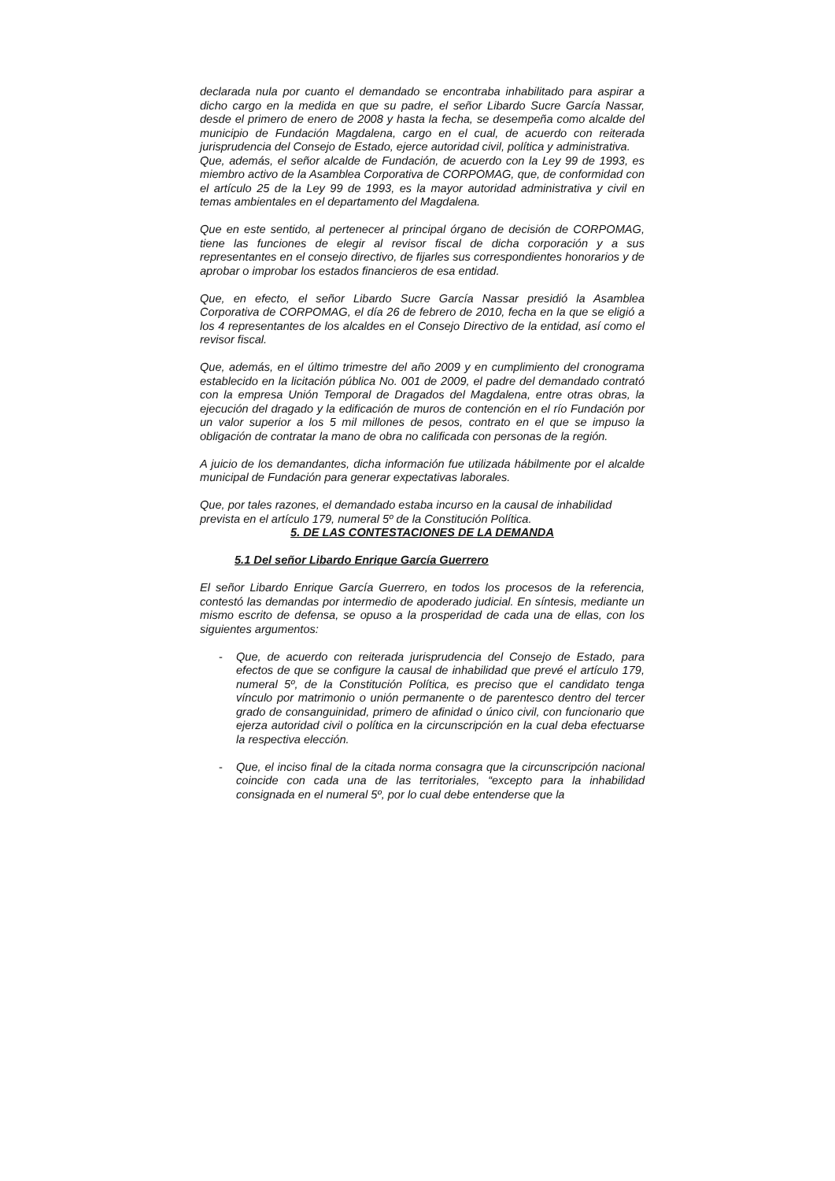declarada nula por cuanto el demandado se encontraba inhabilitado para aspirar a dicho cargo en la medida en que su padre, el señor Libardo Sucre García Nassar, desde el primero de enero de 2008 y hasta la fecha, se desempeña como alcalde del municipio de Fundación Magdalena, cargo en el cual, de acuerdo con reiterada jurisprudencia del Consejo de Estado, ejerce autoridad civil, política y administrativa.
Que, además, el señor alcalde de Fundación, de acuerdo con la Ley 99 de 1993, es miembro activo de la Asamblea Corporativa de CORPOMAG, que, de conformidad con el artículo 25 de la Ley 99 de 1993, es la mayor autoridad administrativa y civil en temas ambientales en el departamento del Magdalena.
Que en este sentido, al pertenecer al principal órgano de decisión de CORPOMAG, tiene las funciones de elegir al revisor fiscal de dicha corporación y a sus representantes en el consejo directivo, de fijarles sus correspondientes honorarios y de aprobar o improbar los estados financieros de esa entidad.
Que, en efecto, el señor Libardo Sucre García Nassar presidió la Asamblea Corporativa de CORPOMAG, el día 26 de febrero de 2010, fecha en la que se eligió a los 4 representantes de los alcaldes en el Consejo Directivo de la entidad, así como el revisor fiscal.
Que, además, en el último trimestre del año 2009 y en cumplimiento del cronograma establecido en la licitación pública No. 001 de 2009, el padre del demandado contrató con la empresa Unión Temporal de Dragados del Magdalena, entre otras obras, la ejecución del dragado y la edificación de muros de contención en el río Fundación por un valor superior a los 5 mil millones de pesos, contrato en el que se impuso la obligación de contratar la mano de obra no calificada con personas de la región.
A juicio de los demandantes, dicha información fue utilizada hábilmente por el alcalde municipal de Fundación para generar expectativas laborales.
Que, por tales razones, el demandado estaba incurso en la causal de inhabilidad prevista en el artículo 179, numeral 5º de la Constitución Política.
5. DE LAS CONTESTACIONES DE LA DEMANDA
5.1 Del señor Libardo Enrique García Guerrero
El señor Libardo Enrique García Guerrero, en todos los procesos de la referencia, contestó las demandas por intermedio de apoderado judicial. En síntesis, mediante un mismo escrito de defensa, se opuso a la prosperidad de cada una de ellas, con los siguientes argumentos:
- Que, de acuerdo con reiterada jurisprudencia del Consejo de Estado, para efectos de que se configure la causal de inhabilidad que prevé el artículo 179, numeral 5º, de la Constitución Política, es preciso que el candidato tenga vínculo por matrimonio o unión permanente o de parentesco dentro del tercer grado de consanguinidad, primero de afinidad o único civil, con funcionario que ejerza autoridad civil o política en la circunscripción en la cual deba efectuarse la respectiva elección.
- Que, el inciso final de la citada norma consagra que la circunscripción nacional coincide con cada una de las territoriales, “excepto para la inhabilidad consignada en el numeral 5º, por lo cual debe entenderse que la